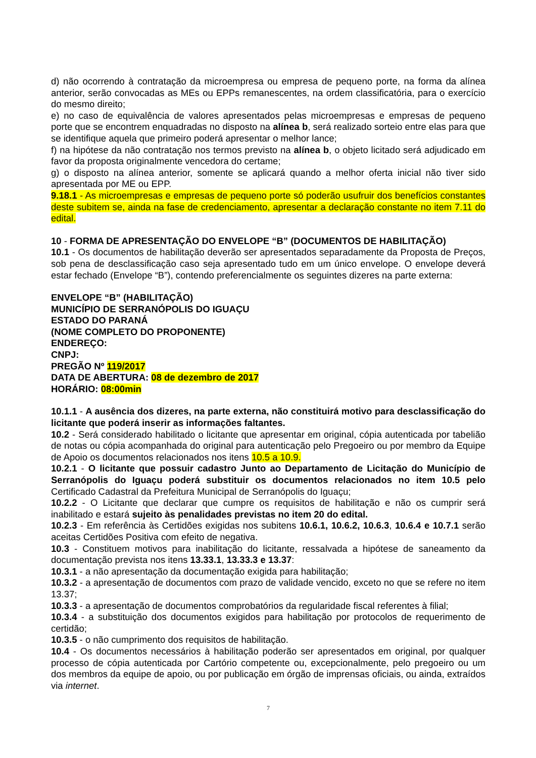d) não ocorrendo à contratação da microempresa ou empresa de pequeno porte, na forma da alínea anterior, serão convocadas as MEs ou EPPs remanescentes, na ordem classificatória, para o exercício do mesmo direito;
e) no caso de equivalência de valores apresentados pelas microempresas e empresas de pequeno porte que se encontrem enquadradas no disposto na alínea b, será realizado sorteio entre elas para que se identifique aquela que primeiro poderá apresentar o melhor lance;
f) na hipótese da não contratação nos termos previsto na alínea b, o objeto licitado será adjudicado em favor da proposta originalmente vencedora do certame;
g) o disposto na alínea anterior, somente se aplicará quando a melhor oferta inicial não tiver sido apresentada por ME ou EPP.
9.18.1 - As microempresas e empresas de pequeno porte só poderão usufruir dos benefícios constantes deste subitem se, ainda na fase de credenciamento, apresentar a declaração constante no item 7.11 do edital.
10 - FORMA DE APRESENTAÇÃO DO ENVELOPE “B” (DOCUMENTOS DE HABILITAÇÃO)
10.1 - Os documentos de habilitação deverão ser apresentados separadamente da Proposta de Preços, sob pena de desclassificação caso seja apresentado tudo em um único envelope. O envelope deverá estar fechado (Envelope “B”), contendo preferencialmente os seguintes dizeres na parte externa:
ENVELOPE “B” (HABILITAÇÃO)
MUNICÍPIO DE SERRANÓPOLIS DO IGUAÇU
ESTADO DO PARANÁ
(NOME COMPLETO DO PROPONENTE)
ENDEREÇO:
CNPJ:
PREGÃO Nº 119/2017
DATA DE ABERTURA: 08 de dezembro de 2017
HORÁRIO: 08:00min
10.1.1 - A ausência dos dizeres, na parte externa, não constituirá motivo para desclassificação do licitante que poderá inserir as informações faltantes.
10.2 - Será considerado habilitado o licitante que apresentar em original, cópia autenticada por tabelião de notas ou cópia acompanhada do original para autenticação pelo Pregoeiro ou por membro da Equipe de Apoio os documentos relacionados nos itens 10.5 a 10.9.
10.2.1 - O licitante que possuir cadastro Junto ao Departamento de Licitação do Município de Serranópolis do Iguaçu poderá substituir os documentos relacionados no item 10.5 pelo Certificado Cadastral da Prefeitura Municipal de Serranópolis do Iguaçu;
10.2.2 - O Licitante que declarar que cumpre os requisitos de habilitação e não os cumprir será inabilitado e estará sujeito às penalidades previstas no item 20 do edital.
10.2.3 - Em referência às Certidões exigidas nos subitens 10.6.1, 10.6.2, 10.6.3, 10.6.4 e 10.7.1 serão aceitas Certidões Positiva com efeito de negativa.
10.3 - Constituem motivos para inabilitação do licitante, ressalvada a hipótese de saneamento da documentação prevista nos itens 13.33.1, 13.33.3 e 13.37:
10.3.1 - a não apresentação da documentação exigida para habilitação;
10.3.2 - a apresentação de documentos com prazo de validade vencido, exceto no que se refere no item 13.37;
10.3.3 - a apresentação de documentos comprobatórios da regularidade fiscal referentes à filial;
10.3.4 - a substituição dos documentos exigidos para habilitação por protocolos de requerimento de certidão;
10.3.5 - o não cumprimento dos requisitos de habilitação.
10.4 - Os documentos necessários à habilitação poderão ser apresentados em original, por qualquer processo de cópia autenticada por Cartório competente ou, excepcionalmente, pelo pregoeiro ou um dos membros da equipe de apoio, ou por publicação em órgão de imprensas oficiais, ou ainda, extraídos via internet.
7